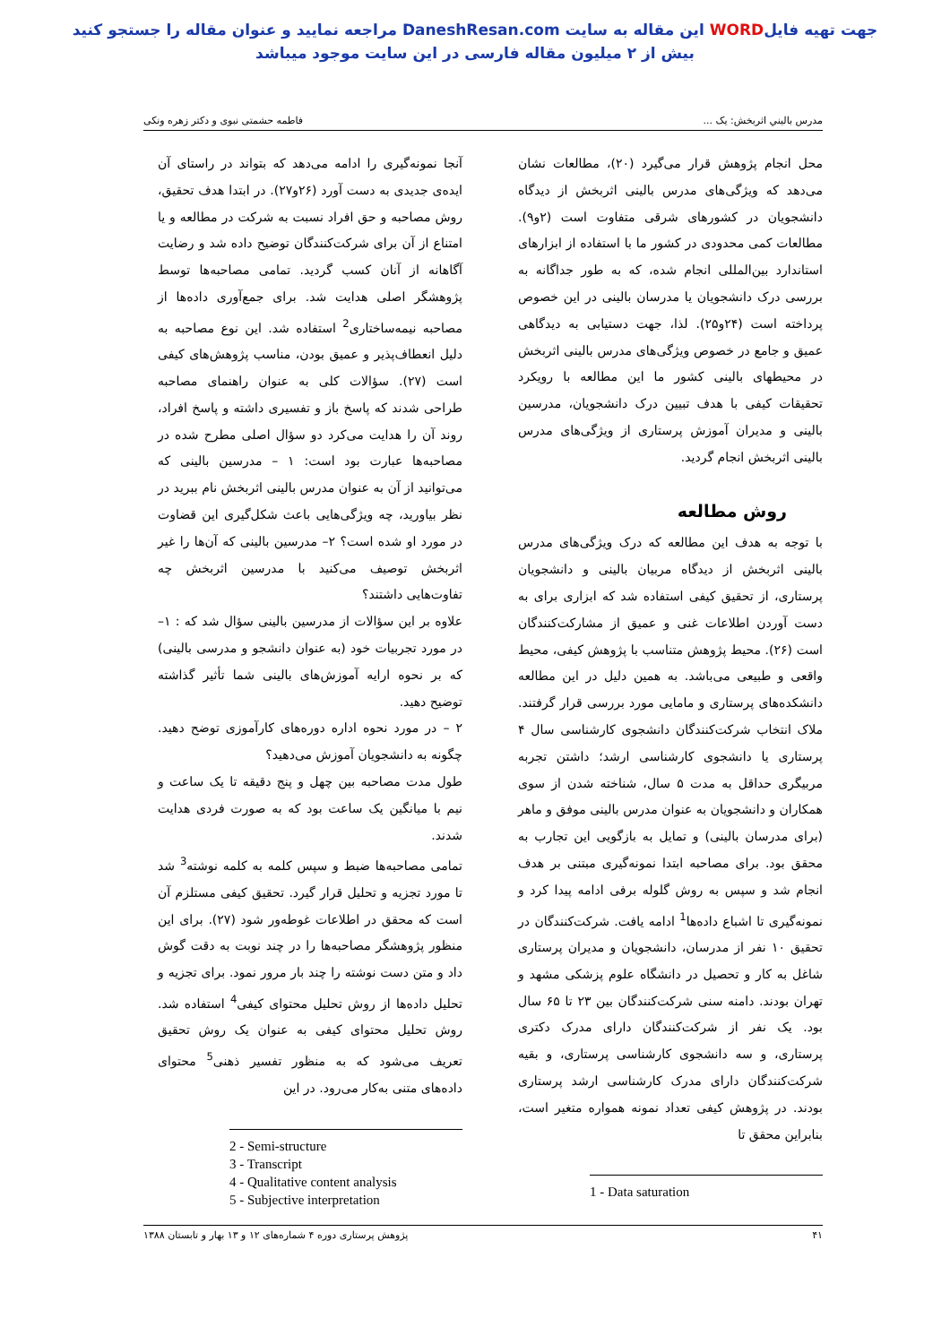جهت تهیه فایلWORD این مقاله به سایت DaneshResan.com مراجعه نمایید و عنوان مقاله را جستجو کنید
بیش از ۲ میلیون مقاله فارسی در این سایت موجود میباشد
مدرس باليني اثربخش: يک ... فاطمه حشمتی نبوی و دکتر زهره ونکی
محل انجام پژوهش قرار می‌گیرد (۲۰)، مطالعات نشان می‌دهد که ویژگی‌های مدرس بالینی اثربخش از دیدگاه دانشجویان در کشورهای شرقی متفاوت است (۲و۹). مطالعات کمی محدودی در کشور ما با استفاده از ابزارهای استاندارد بین‌المللی انجام شده، که به طور جداگانه به بررسی درک دانشجویان یا مدرسان بالینی در این خصوص پرداخته است (۲۴و۲۵). لذا، جهت دستیابی به دیدگاهی عمیق و جامع در خصوص ویژگی‌های مدرس بالینی اثربخش در محیطهای بالینی کشور ما این مطالعه با رویکرد تحقیقات کیفی با هدف تبیین درک دانشجویان، مدرسین بالینی و مدیران آموزش پرستاری از ویژگی‌های مدرس بالینی اثربخش انجام گردید.
روش مطالعه
با توجه به هدف این مطالعه که درک ویژگی‌های مدرس بالینی اثربخش از دیدگاه مربیان بالینی و دانشجویان پرستاری، از تحقیق کیفی استفاده شد که ابزاری برای به دست آوردن اطلاعات غنی و عمیق از مشارکت‌کنندگان است (۲۶). محیط پژوهش متناسب با پژوهش کیفی، محیط واقعی و طبیعی می‌باشد. به همین دلیل در این مطالعه دانشکده‌های پرستاری و مامایی مورد بررسی قرار گرفتند. ملاک انتخاب شرکت‌کنندگان دانشجوی کارشناسی سال ۴ پرستاری یا دانشجوی کارشناسی ارشد؛ داشتن تجربه مربیگری حداقل به مدت ۵ سال، شناخته شدن از سوی همکاران و دانشجویان به عنوان مدرس بالینی موفق و ماهر (برای مدرسان بالینی) و تمایل به بازگویی این تجارب به محقق بود. برای مصاحبه ابتدا نمونه‌گیری مبتنی بر هدف انجام شد و سپس به روش گلوله برفی ادامه پیدا کرد و نمونه‌گیری تا اشباع داده‌ها<sup>1</sup> ادامه یافت. شرکت‌کنندگان در تحقیق ۱۰ نفر از مدرسان، دانشجویان و مدیران پرستاری شاغل به کار و تحصیل در دانشگاه علوم پزشکی مشهد و تهران بودند. دامنه سنی شرکت‌کنندگان بین ۲۳ تا ۶۵ سال بود. یک نفر از شرکت‌کنندگان دارای مدرک دکتری پرستاری، و سه دانشجوی کارشناسی پرستاری، و بقیه شرکت‌کنندگان دارای مدرک کارشناسی ارشد پرستاری بودند. در پژوهش کیفی تعداد نمونه همواره متغیر است، بنابراین محقق تا
1 - Data saturation
آنجا نمونه‌گیری را ادامه می‌دهد که بتواند در راستای آن ایده‌ی جدیدی به دست آورد (۲۶و۲۷). در ابتدا هدف تحقیق، روش مصاحبه و حق افراد نسبت به شرکت در مطالعه و یا امتناع از آن برای شرکت‌کنندگان توضیح داده شد و رضایت آگاهانه از آنان کسب گردید. تمامی مصاحبه‌ها توسط پژوهشگر اصلی هدایت شد. برای جمع‌آوری داده‌ها از مصاحبه نیمه‌ساختاری<sup>2</sup> استفاده شد. این نوع مصاحبه به دلیل انعطاف‌پذیر و عمیق بودن، مناسب پژوهش‌های کیفی است (۲۷). سؤالات کلی به عنوان راهنمای مصاحبه طراحی شدند که پاسخ باز و تفسیری داشته و پاسخ افراد، روند آن را هدایت می‌کرد دو سؤال اصلی مطرح شده در مصاحبه‌ها عبارت بود است: ۱ – مدرسین بالینی که می‌توانید از آن به عنوان مدرس بالینی اثربخش نام ببرید در نظر بیاورید، چه ویژگی‌هایی باعث شکل‌گیری این قضاوت در مورد او شده است؟ ۲– مدرسین بالینی که آن‌ها را غیر اثربخش توصیف می‌کنید با مدرسین اثربخش چه تفاوت‌هایی داشتند؟
علاوه بر این سؤالات از مدرسین بالینی سؤال شد که : ۱– در مورد تجربیات خود (به عنوان دانشجو و مدرسی بالینی) که بر نحوه ارایه آموزش‌های بالینی شما تأثیر گذاشته توضیح دهید.
۲ – در مورد نحوه اداره دوره‌های کارآموزی توضح دهید. چگونه به دانشجویان آموزش می‌دهید؟
طول مدت مصاحبه بین چهل و پنج دقیقه تا یک ساعت و نیم با میانگین یک ساعت بود که به صورت فردی هدایت شدند.
تمامی مصاحبه‌ها ضبط و سپس کلمه به کلمه نوشته<sup>3</sup> شد تا مورد تجزیه و تحلیل قرار گیرد. تحقیق کیفی مستلزم آن است که محقق در اطلاعات غوطه‌ور شود (۲۷). برای این منظور پژوهشگر مصاحبه‌ها را در چند نوبت به دقت گوش داد و متن دست نوشته را چند بار مرور نمود. برای تجزیه و تحلیل داده‌ها از روش تحلیل محتوای کیفی<sup>4</sup> استفاده شد. روش تحلیل محتوای کیفی به عنوان یک روش تحقیق تعریف می‌شود که به منظور تفسیر ذهنی<sup>5</sup> محتوای داده‌های متنی به‌کار می‌رود. در این
2 - Semi-structure
3 - Transcript
4 - Qualitative content analysis
5 - Subjective interpretation
۴۱ پژوهش پرستاری دوره ۴ شماره‌های ۱۲ و ۱۳ بهار و تابستان ۱۳۸۸